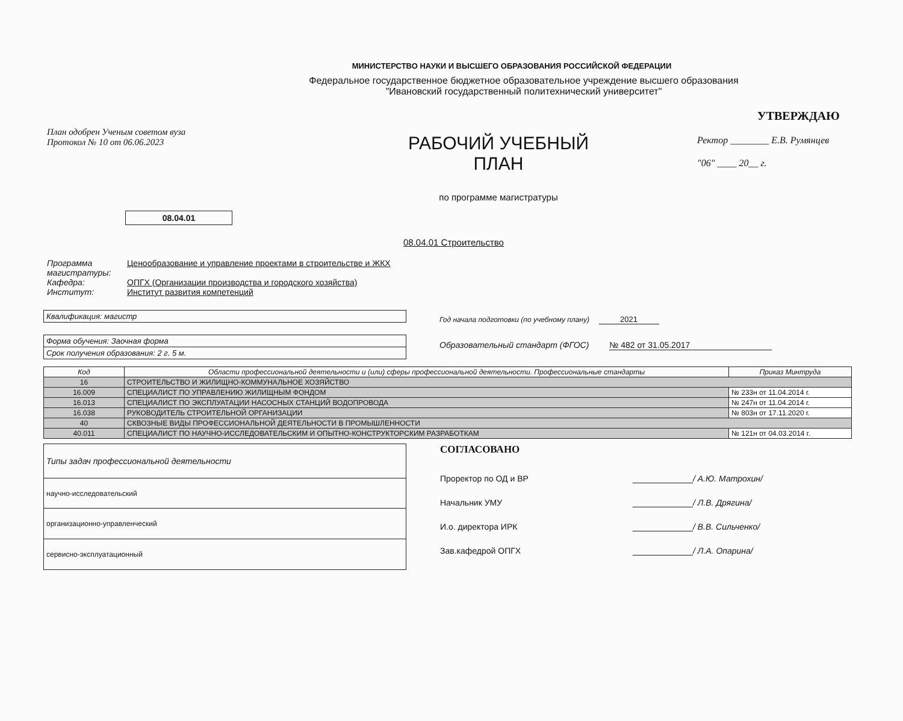МИНИСТЕРСТВО НАУКИ И ВЫСШЕГО ОБРАЗОВАНИЯ РОССИЙСКОЙ ФЕДЕРАЦИИ
Федеральное государственное бюджетное образовательное учреждение высшего образования
"Ивановский государственный политехнический университет"
План одобрен Ученым советом вуза
Протокол № 10 от 06.06.2023
РАБОЧИЙ УЧЕБНЫЙ
ПЛАН
по программе магистратуры
УТВЕРЖДАЮ
Ректор ________ Е.В. Румянцев
"06" ____ 20__ г.
08.04.01
08.04.01 Строительство
Программа
магистратуры: Ценообразование и управление проектами в строительстве и ЖКХ
Кафедра: ОПГХ (Организации производства и городского хозяйства)
Институт: Институт развития компетенций
Квалификация: магистр
Форма обучения: Заочная форма
Срок получения образования: 2 г. 5 м.
Год начала подготовки (по учебному плану) 2021
Образовательный стандарт (ФГОС) № 482 от 31.05.2017
| Код | Области профессиональной деятельности и (или) сферы профессиональной деятельности. Профессиональные стандарты | Приказ Минтруда |
| --- | --- | --- |
| 16 | СТРОИТЕЛЬСТВО И ЖИЛИЩНО-КОММУНАЛЬНОЕ ХОЗЯЙСТВО | |
| 16.009 | СПЕЦИАЛИСТ ПО УПРАВЛЕНИЮ ЖИЛИЩНЫМ ФОНДОМ | № 233н от 11.04.2014 г. |
| 16.013 | СПЕЦИАЛИСТ ПО ЭКСПЛУАТАЦИИ НАСОСНЫХ СТАНЦИЙ ВОДОПРОВОДА | № 247н от 11.04.2014 г. |
| 16.038 | РУКОВОДИТЕЛЬ СТРОИТЕЛЬНОЙ ОРГАНИЗАЦИИ | № 803н от 17.11.2020 г. |
| 40 | СКВОЗНЫЕ ВИДЫ ПРОФЕССИОНАЛЬНОЙ ДЕЯТЕЛЬНОСТИ В ПРОМЫШЛЕННОСТИ | |
| 40.011 | СПЕЦИАЛИСТ ПО НАУЧНО-ИССЛЕДОВАТЕЛЬСКИМ И ОПЫТНО-КОНСТРУКТОРСКИМ РАЗРАБОТКАМ | № 121н от 04.03.2014 г. |
| Типы задач профессиональной деятельности |
| научно-исследовательский |
| организационно-управленческий |
| сервисно-эксплуатационный |
СОГЛАСОВАНО
Проректор по ОД и ВР / А.Ю. Матрохин/
Начальник УМУ / Л.В. Дрягина/
И.о. директора ИРК / В.В. Сильченко/
Зав.кафедрой ОПГХ / Л.А. Опарина/